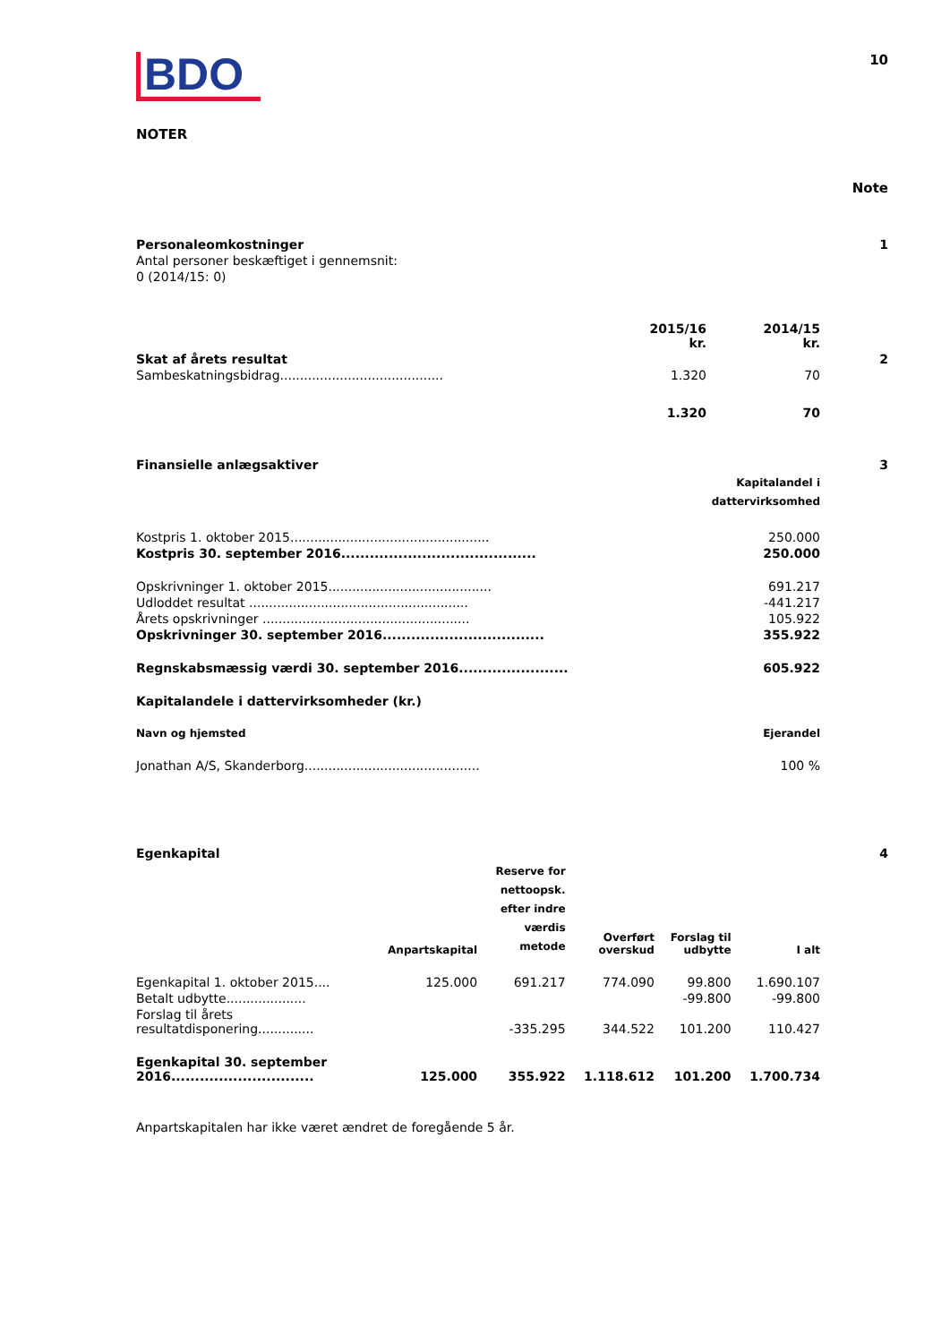BDO
10
NOTER
Note
| Personaleomkostninger | 1 |
| Antal personer beskæftiget i gennemsnit: | |
| 0 (2014/15: 0) | |
| | 2015/16 kr. | 2014/15 kr. | |
| Skat af årets resultat | | | 2 |
| Sambeskatningsbidrag......................................... | 1.320 | 70 | |
| | 1.320 | 70 | |
| Finansielle anlægsaktiver | | 3 |
| | Kapitalandel i dattervirksomhed | |
| Kostpris 1. oktober 2015.................................................. | 250.000 | |
| Kostpris 30. september 2016......................................... | 250.000 | |
| Opskrivninger 1. oktober 2015......................................... | 691.217 | |
| Udloddet resultat ....................................................... | -441.217 | |
| Årets opskrivninger .................................................... | 105.922 | |
| Opskrivninger 30. september 2016.................................. | 355.922 | |
| Regnskabsmæssig værdi 30. september 2016....................... | 605.922 | |
| Kapitalandele i dattervirksomheder (kr.) | | |
| Navn og hjemsted | Ejerandel | |
| Jonathan A/S, Skanderborg............................................ | 100 % | |
| Egenkapital | | | | | | 4 |
| | Anpartskapital | Reserve for nettoopsk. efter indre værdis metode | Overført overskud | Forslag til udbytte | I alt | |
| Egenkapital 1. oktober 2015.... | 125.000 | 691.217 | 774.090 | 99.800 | 1.690.107 | |
| Betalt udbytte.................... | | | | -99.800 | -99.800 | |
| Forslag til årets resultatdisponering.............. | | -335.295 | 344.522 | 101.200 | 110.427 | |
| Egenkapital 30. september 2016.............................. | 125.000 | 355.922 | 1.118.612 | 101.200 | 1.700.734 | |
Anpartskapitalen har ikke været ændret de foregående 5 år.